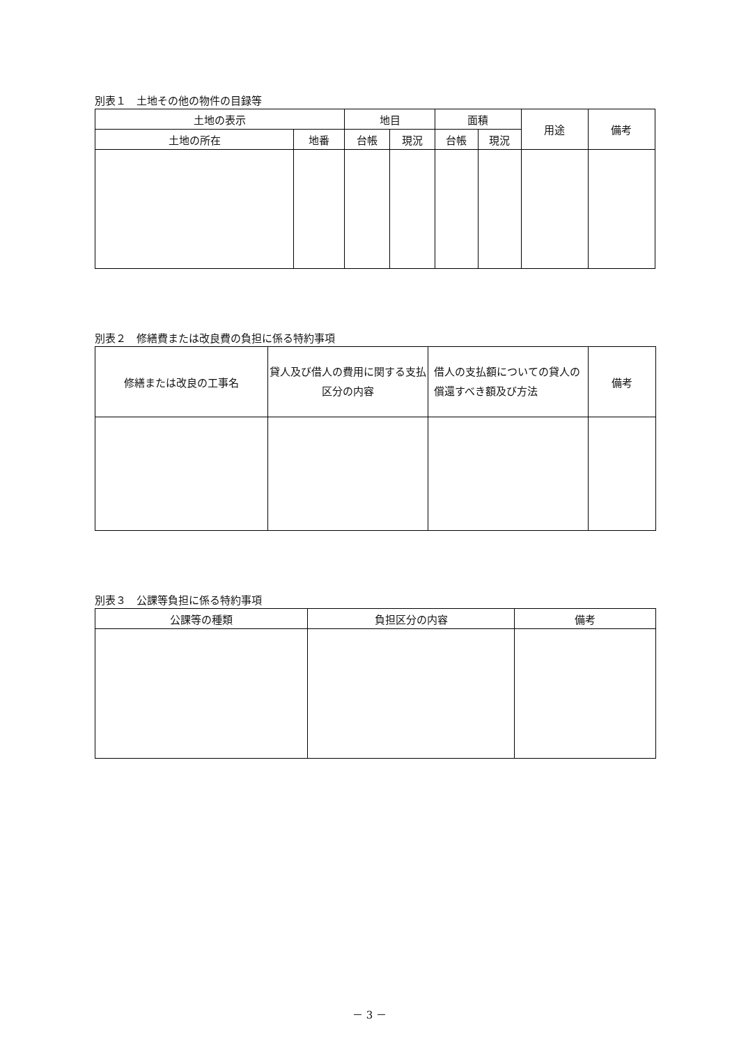別表１　土地その他の物件の目録等
| 土地の表示 | | 地目 | | 面積 | | 用途 | 備考 |
| --- | --- | --- | --- | --- | --- | --- | --- |
| 土地の所在 | 地番 | 台帳 | 現況 | 台帳 | 現況 | | |
別表２　修繕費または改良費の負担に係る特約事項
| 修繕または改良の工事名 | 貸人及び借人の費用に関する支払区分の内容 | 借人の支払額についての貸人の償還すべき額及び方法 | 備考 |
| --- | --- | --- | --- |
別表３　公課等負担に係る特約事項
| 公課等の種類 | 負担区分の内容 | 備考 |
| --- | --- | --- |
－ 3 －